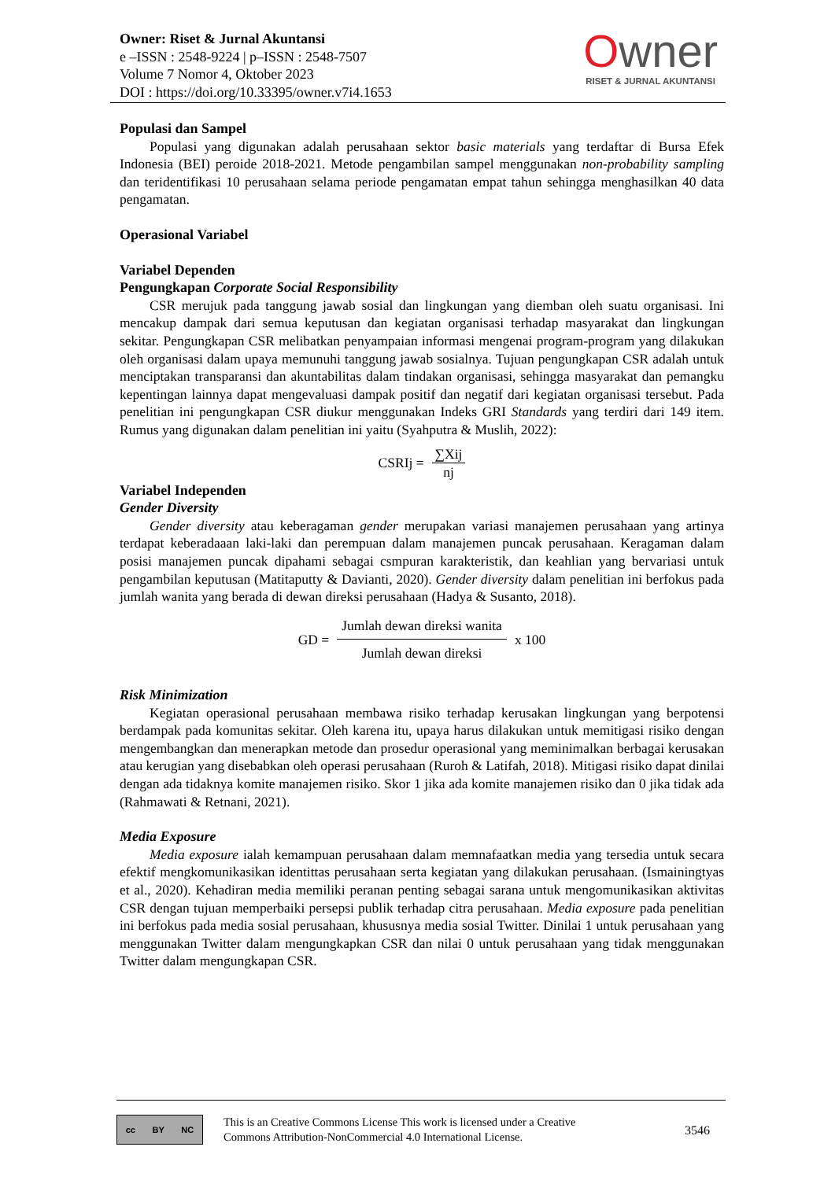Owner: Riset & Jurnal Akuntansi
e –ISSN : 2548-9224 | p–ISSN : 2548-7507
Volume 7 Nomor 4, Oktober 2023
DOI : https://doi.org/10.33395/owner.v7i4.1653
Owner
RISET & JURNAL AKUNTANSI
Populasi dan Sampel
Populasi yang digunakan adalah perusahaan sektor basic materials yang terdaftar di Bursa Efek Indonesia (BEI) peroide 2018-2021. Metode pengambilan sampel menggunakan non-probability sampling dan teridentifikasi 10 perusahaan selama periode pengamatan empat tahun sehingga menghasilkan 40 data pengamatan.
Operasional Variabel
Variabel Dependen
Pengungkapan Corporate Social Responsibility
CSR merujuk pada tanggung jawab sosial dan lingkungan yang diemban oleh suatu organisasi. Ini mencakup dampak dari semua keputusan dan kegiatan organisasi terhadap masyarakat dan lingkungan sekitar. Pengungkapan CSR melibatkan penyampaian informasi mengenai program-program yang dilakukan oleh organisasi dalam upaya memunuhi tanggung jawab sosialnya. Tujuan pengungkapan CSR adalah untuk menciptakan transparansi dan akuntabilitas dalam tindakan organisasi, sehingga masyarakat dan pemangku kepentingan lainnya dapat mengevaluasi dampak positif dan negatif dari kegiatan organisasi tersebut. Pada penelitian ini pengungkapan CSR diukur menggunakan Indeks GRI Standards yang terdiri dari 149 item. Rumus yang digunakan dalam penelitian ini yaitu (Syahputra & Muslih, 2022):
CSRIj = ∑Xij nj
Variabel Independen
Gender Diversity
Gender diversity atau keberagaman gender merupakan variasi manajemen perusahaan yang artinya terdapat keberadaaan laki-laki dan perempuan dalam manajemen puncak perusahaan. Keragaman dalam posisi manajemen puncak dipahami sebagai csmpuran karakteristik, dan keahlian yang bervariasi untuk pengambilan keputusan (Matitaputty & Davianti, 2020). Gender diversity dalam penelitian ini berfokus pada jumlah wanita yang berada di dewan direksi perusahaan (Hadya & Susanto, 2018).
GD = Jumlah dewan direksi wanita Jumlah dewan direksi x 100
Risk Minimization
Kegiatan operasional perusahaan membawa risiko terhadap kerusakan lingkungan yang berpotensi berdampak pada komunitas sekitar. Oleh karena itu, upaya harus dilakukan untuk memitigasi risiko dengan mengembangkan dan menerapkan metode dan prosedur operasional yang meminimalkan berbagai kerusakan atau kerugian yang disebabkan oleh operasi perusahaan (Ruroh & Latifah, 2018). Mitigasi risiko dapat dinilai dengan ada tidaknya komite manajemen risiko. Skor 1 jika ada komite manajemen risiko dan 0 jika tidak ada (Rahmawati & Retnani, 2021).
Media Exposure
Media exposure ialah kemampuan perusahaan dalam memnafaatkan media yang tersedia untuk secara efektif mengkomunikasikan identittas perusahaan serta kegiatan yang dilakukan perusahaan. (Ismainingtyas et al., 2020). Kehadiran media memiliki peranan penting sebagai sarana untuk mengomunikasikan aktivitas CSR dengan tujuan memperbaiki persepsi publik terhadap citra perusahaan. Media exposure pada penelitian ini berfokus pada media sosial perusahaan, khususnya media sosial Twitter. Dinilai 1 untuk perusahaan yang menggunakan Twitter dalam mengungkapkan CSR dan nilai 0 untuk perusahaan yang tidak menggunakan Twitter dalam mengungkapan CSR.
cc BY NC
This is an Creative Commons License This work is licensed under a Creative
Commons Attribution-NonCommercial 4.0 International License.
3546